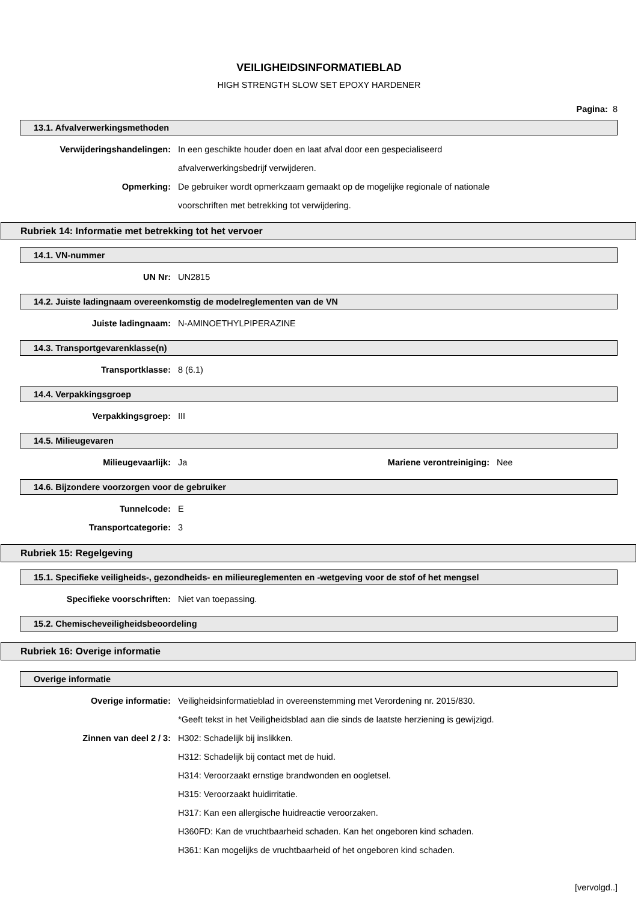VEILIGHEIDSINFORMATIEBLAD
HIGH STRENGTH SLOW SET EPOXY HARDENER
Pagina: 8
13.1. Afvalverwerkingsmethoden
Verwijderingshandelingen: In een geschikte houder doen en laat afval door een gespecialiseerd
afvalverwerkingsbedrijf verwijderen.
Opmerking: De gebruiker wordt opmerkzaam gemaakt op de mogelijke regionale of nationale
voorschriften met betrekking tot verwijdering.
Rubriek 14: Informatie met betrekking tot het vervoer
14.1. VN-nummer
UN Nr: UN2815
14.2. Juiste ladingnaam overeenkomstig de modelreglementen van de VN
Juiste ladingnaam: N-AMINOETHYLPIPERAZINE
14.3. Transportgevarenklasse(n)
Transportklasse: 8 (6.1)
14.4. Verpakkingsgroep
Verpakkingsgroep: III
14.5. Milieugevaren
Milieugevaarlijk: Ja Mariene verontreiniging:
Nee
14.6. Bijzondere voorzorgen voor de gebruiker
Tunnelcode: E
Transportcategorie: 3
Rubriek 15: Regelgeving
15.1. Specifieke veiligheids-, gezondheids- en milieureglementen en -wetgeving voor de stof of het mengsel
Specifieke voorschriften: Niet van toepassing.
15.2. Chemischeveiligheidsbeoordeling
Rubriek 16: Overige informatie
Overige informatie
Overige informatie: Veiligheidsinformatieblad in overeenstemming met Verordening nr. 2015/830.
*Geeft tekst in het Veiligheidsblad aan die sinds de laatste herziening is gewijzigd.
Zinnen van deel 2 / 3: H302: Schadelijk bij inslikken.
H312: Schadelijk bij contact met de huid.
H314: Veroorzaakt ernstige brandwonden en oogletsel.
H315: Veroorzaakt huidirritatie.
H317: Kan een allergische huidreactie veroorzaken.
H360FD: Kan de vruchtbaarheid schaden. Kan het ongeboren kind schaden.
H361: Kan mogelijks de vruchtbaarheid of het ongeboren kind schaden.
[vervolgd..]